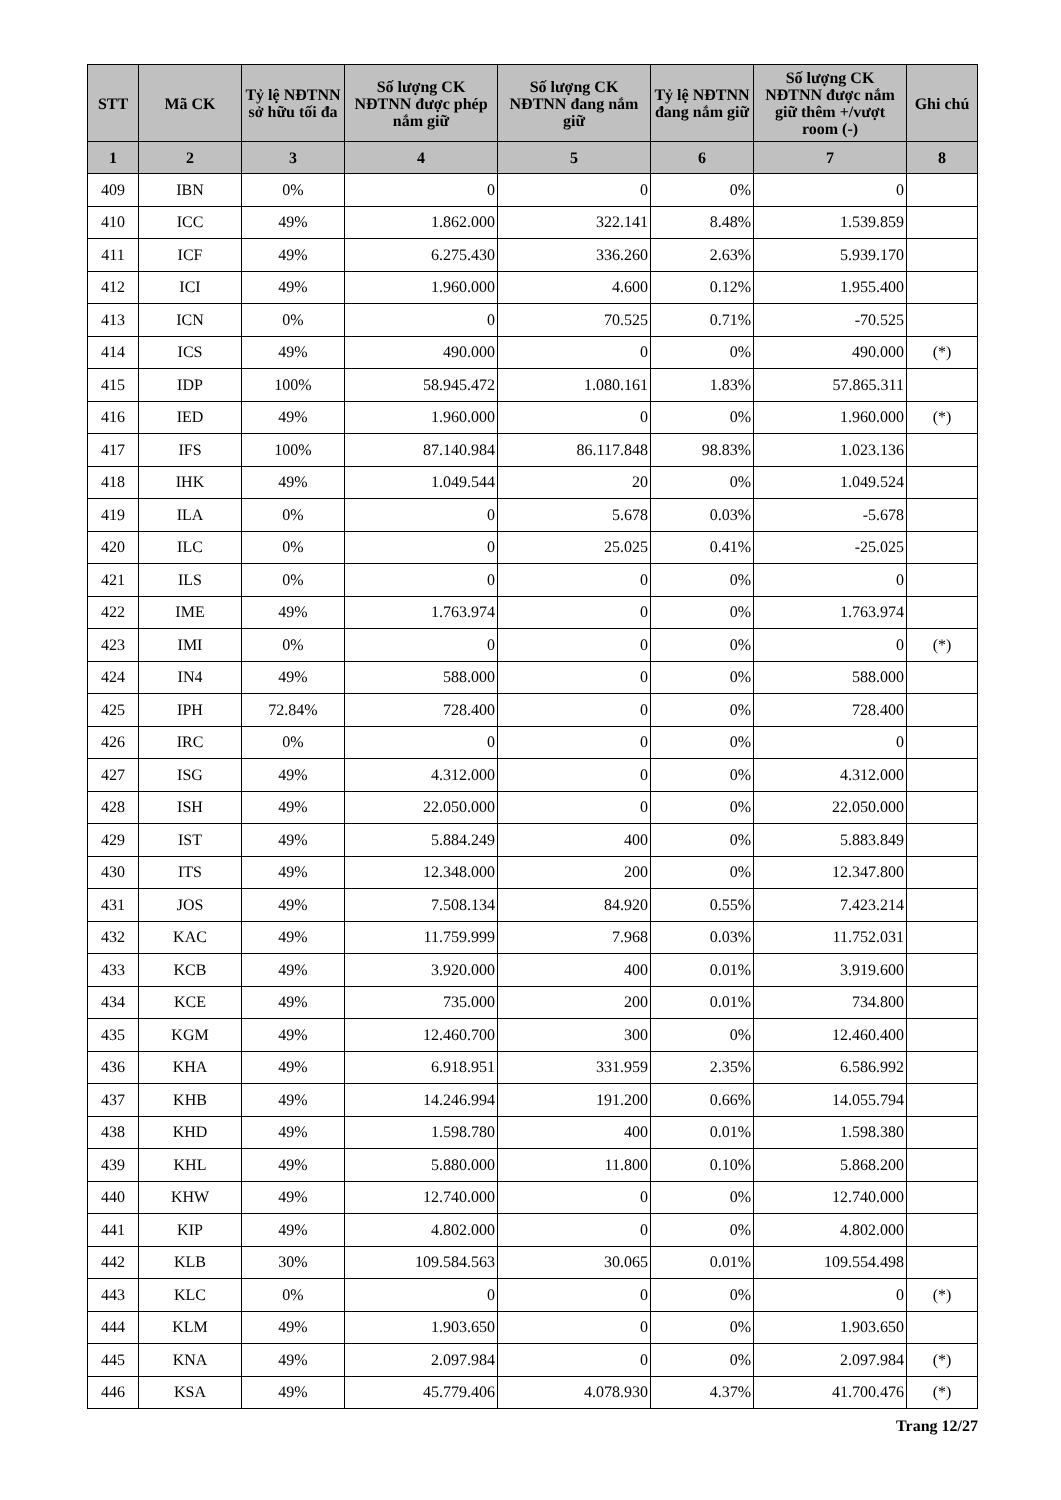| STT | Mã CK | Tỷ lệ NĐTNN sở hữu tối đa | Số lượng CK NĐTNN được phép nắm giữ | Số lượng CK NĐTNN đang nắm giữ | Tỷ lệ NĐTNN đang nắm giữ | Số lượng CK NĐTNN được nắm giữ thêm +/vượt room (-) | Ghi chú |
| --- | --- | --- | --- | --- | --- | --- | --- |
| 1 | 2 | 3 | 4 | 5 | 6 | 7 | 8 |
| 409 | IBN | 0% | 0 | 0 | 0% | 0 | |
| 410 | ICC | 49% | 1.862.000 | 322.141 | 8.48% | 1.539.859 | |
| 411 | ICF | 49% | 6.275.430 | 336.260 | 2.63% | 5.939.170 | |
| 412 | ICI | 49% | 1.960.000 | 4.600 | 0.12% | 1.955.400 | |
| 413 | ICN | 0% | 0 | 70.525 | 0.71% | -70.525 | |
| 414 | ICS | 49% | 490.000 | 0 | 0% | 490.000 | (*) |
| 415 | IDP | 100% | 58.945.472 | 1.080.161 | 1.83% | 57.865.311 | |
| 416 | IED | 49% | 1.960.000 | 0 | 0% | 1.960.000 | (*) |
| 417 | IFS | 100% | 87.140.984 | 86.117.848 | 98.83% | 1.023.136 | |
| 418 | IHK | 49% | 1.049.544 | 20 | 0% | 1.049.524 | |
| 419 | ILA | 0% | 0 | 5.678 | 0.03% | -5.678 | |
| 420 | ILC | 0% | 0 | 25.025 | 0.41% | -25.025 | |
| 421 | ILS | 0% | 0 | 0 | 0% | 0 | |
| 422 | IME | 49% | 1.763.974 | 0 | 0% | 1.763.974 | |
| 423 | IMI | 0% | 0 | 0 | 0% | 0 | (*) |
| 424 | IN4 | 49% | 588.000 | 0 | 0% | 588.000 | |
| 425 | IPH | 72.84% | 728.400 | 0 | 0% | 728.400 | |
| 426 | IRC | 0% | 0 | 0 | 0% | 0 | |
| 427 | ISG | 49% | 4.312.000 | 0 | 0% | 4.312.000 | |
| 428 | ISH | 49% | 22.050.000 | 0 | 0% | 22.050.000 | |
| 429 | IST | 49% | 5.884.249 | 400 | 0% | 5.883.849 | |
| 430 | ITS | 49% | 12.348.000 | 200 | 0% | 12.347.800 | |
| 431 | JOS | 49% | 7.508.134 | 84.920 | 0.55% | 7.423.214 | |
| 432 | KAC | 49% | 11.759.999 | 7.968 | 0.03% | 11.752.031 | |
| 433 | KCB | 49% | 3.920.000 | 400 | 0.01% | 3.919.600 | |
| 434 | KCE | 49% | 735.000 | 200 | 0.01% | 734.800 | |
| 435 | KGM | 49% | 12.460.700 | 300 | 0% | 12.460.400 | |
| 436 | KHA | 49% | 6.918.951 | 331.959 | 2.35% | 6.586.992 | |
| 437 | KHB | 49% | 14.246.994 | 191.200 | 0.66% | 14.055.794 | |
| 438 | KHD | 49% | 1.598.780 | 400 | 0.01% | 1.598.380 | |
| 439 | KHL | 49% | 5.880.000 | 11.800 | 0.10% | 5.868.200 | |
| 440 | KHW | 49% | 12.740.000 | 0 | 0% | 12.740.000 | |
| 441 | KIP | 49% | 4.802.000 | 0 | 0% | 4.802.000 | |
| 442 | KLB | 30% | 109.584.563 | 30.065 | 0.01% | 109.554.498 | |
| 443 | KLC | 0% | 0 | 0 | 0% | 0 | (*) |
| 444 | KLM | 49% | 1.903.650 | 0 | 0% | 1.903.650 | |
| 445 | KNA | 49% | 2.097.984 | 0 | 0% | 2.097.984 | (*) |
| 446 | KSA | 49% | 45.779.406 | 4.078.930 | 4.37% | 41.700.476 | (*) |
Trang 12/27